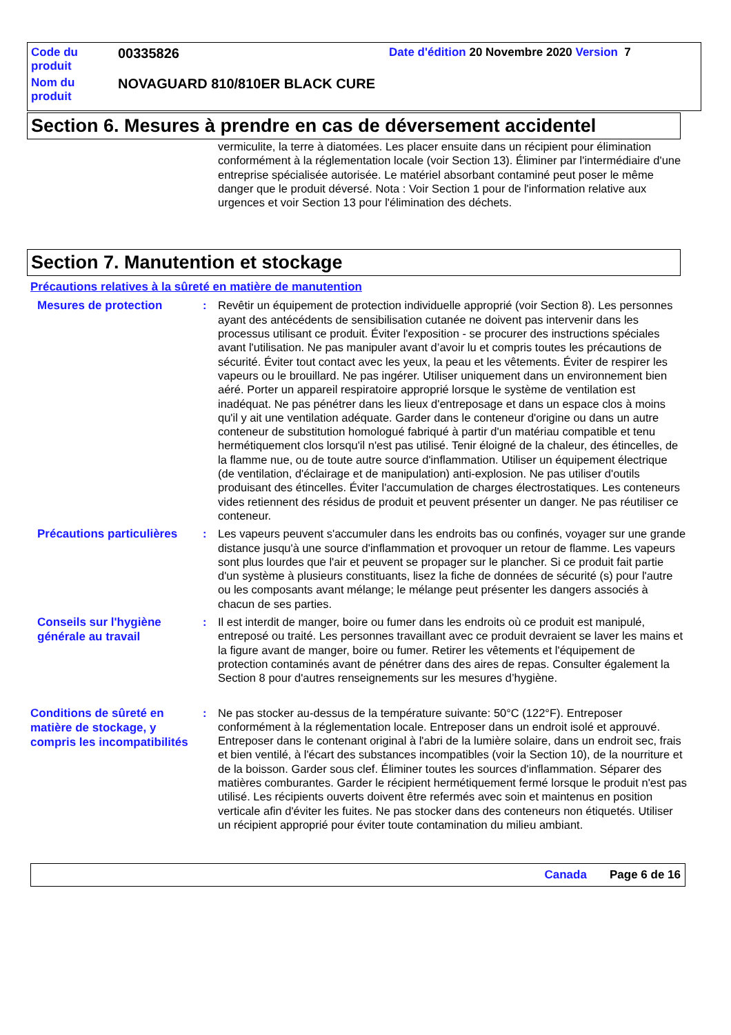Code du produit
00335826
Date d'édition 20 Novembre 2020 Version 7
Nom du produit
NOVAGUARD 810/810ER BLACK CURE
Section 6. Mesures à prendre en cas de déversement accidentel
vermiculite, la terre à diatomées. Les placer ensuite dans un récipient pour élimination conformément à la réglementation locale (voir Section 13). Éliminer par l'intermédiaire d'une entreprise spécialisée autorisée. Le matériel absorbant contaminé peut poser le même danger que le produit déversé. Nota : Voir Section 1 pour de l'information relative aux urgences et voir Section 13 pour l'élimination des déchets.
Section 7. Manutention et stockage
Précautions relatives à la sûreté en matière de manutention
Mesures de protection
: Revêtir un équipement de protection individuelle approprié (voir Section 8). Les personnes ayant des antécédents de sensibilisation cutanée ne doivent pas intervenir dans les processus utilisant ce produit. Éviter l'exposition - se procurer des instructions spéciales avant l'utilisation. Ne pas manipuler avant d’avoir lu et compris toutes les précautions de sécurité. Éviter tout contact avec les yeux, la peau et les vêtements. Éviter de respirer les vapeurs ou le brouillard. Ne pas ingérer. Utiliser uniquement dans un environnement bien aéré. Porter un appareil respiratoire approprié lorsque le système de ventilation est inadéquat. Ne pas pénétrer dans les lieux d'entreposage et dans un espace clos à moins qu'il y ait une ventilation adéquate. Garder dans le conteneur d'origine ou dans un autre conteneur de substitution homologué fabriqué à partir d'un matériau compatible et tenu hermétiquement clos lorsqu'il n'est pas utilisé. Tenir éloigné de la chaleur, des étincelles, de la flamme nue, ou de toute autre source d'inflammation. Utiliser un équipement électrique (de ventilation, d'éclairage et de manipulation) anti-explosion. Ne pas utiliser d'outils produisant des étincelles. Éviter l'accumulation de charges électrostatiques. Les conteneurs vides retiennent des résidus de produit et peuvent présenter un danger. Ne pas réutiliser ce conteneur.
Précautions particulières
: Les vapeurs peuvent s'accumuler dans les endroits bas ou confinés, voyager sur une grande distance jusqu'à une source d'inflammation et provoquer un retour de flamme. Les vapeurs sont plus lourdes que l'air et peuvent se propager sur le plancher. Si ce produit fait partie d'un système à plusieurs constituants, lisez la fiche de données de sécurité (s) pour l'autre ou les composants avant mélange; le mélange peut présenter les dangers associés à chacun de ses parties.
Conseils sur l'hygiène générale au travail
: Il est interdit de manger, boire ou fumer dans les endroits où ce produit est manipulé, entreposé ou traité. Les personnes travaillant avec ce produit devraient se laver les mains et la figure avant de manger, boire ou fumer. Retirer les vêtements et l'équipement de protection contaminés avant de pénétrer dans des aires de repas. Consulter également la Section 8 pour d'autres renseignements sur les mesures d’hygiène.
Conditions de sûreté en matière de stockage, y compris les incompatibilités
: Ne pas stocker au-dessus de la température suivante: 50°C (122°F). Entreposer conformément à la réglementation locale. Entreposer dans un endroit isolé et approuvé. Entreposer dans le contenant original à l'abri de la lumière solaire, dans un endroit sec, frais et bien ventilé, à l'écart des substances incompatibles (voir la Section 10), de la nourriture et de la boisson. Garder sous clef. Éliminer toutes les sources d'inflammation. Séparer des matières comburantes. Garder le récipient hermétiquement fermé lorsque le produit n'est pas utilisé. Les récipients ouverts doivent être refermés avec soin et maintenus en position verticale afin d'éviter les fuites. Ne pas stocker dans des conteneurs non étiquetés. Utiliser un récipient approprié pour éviter toute contamination du milieu ambiant.
Canada Page 6 de 16